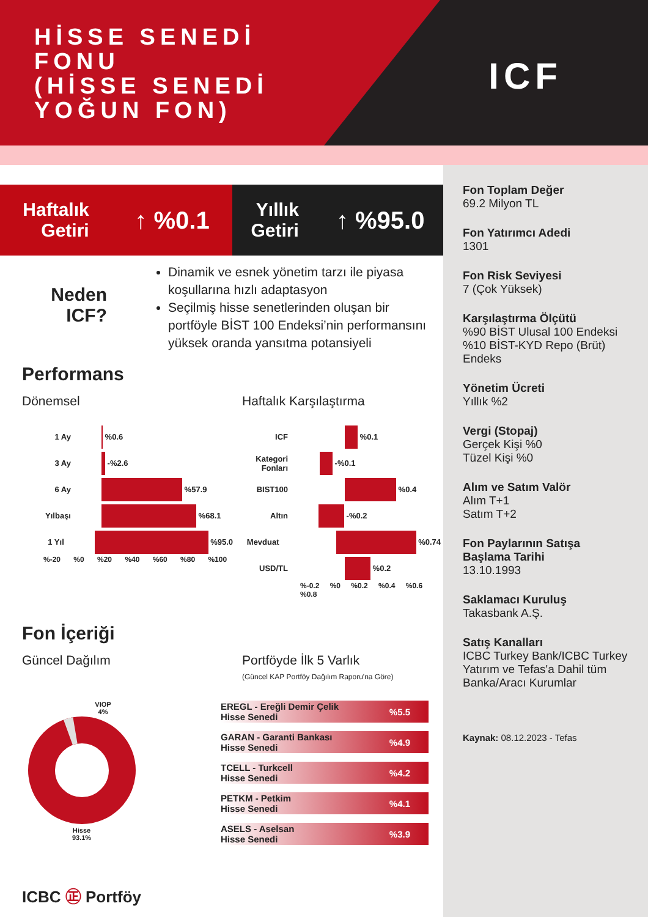HİSSE SENEDİ
FONU
(HİSSE SENEDİ
YOĞUN FON)
ICF
Haftalık
Getiri ↑ %0.1
Yıllık
Getiri ↑ %95.0
Neden
ICF?
Dinamik ve esnek yönetim tarzı ile piyasa koşullarına hızlı adaptasyon
Seçilmiş hisse senetlerinden oluşan bir portföyle BİST 100 Endeksi’nin performansını yüksek oranda yansıtma potansiyeli
Performans
Dönemsel Haftalık Karşılaştırma
1 Ay %0.6
3 Ay -%2.6
6 Ay %57.9
Yılbaşı %68.1
1 Yıl %95.0
%-20 %0 %20 %40 %60 %80 %100
ICF %0.1
Kategori Fonları -%0.1
BIST100 %0.4
Altın -%0.2
Mevduat %0.74
USD/TL %0.2
%-0.2 %0 %0.2 %0.4 %0.6 %0.8
Fon İçeriği
Güncel Dağılım Portföyde İlk 5 Varlık
(Güncel KAP Portföy Dağılım Raporu'na Göre)
VIOP
4%
Hisse
93.1%
EREGL - Ereğli Demir Çelik
Hisse Senedi%5.5
GARAN - Garanti Bankası
Hisse Senedi%4.9
TCELL - Turkcell
Hisse Senedi%4.2
PETKM - Petkim
Hisse Senedi%4.1
ASELS - Aselsan
Hisse Senedi%3.9
ICBC ㊣ Portföy
Fon Toplam Değer
69.2 Milyon TL
Fon Yatırımcı Adedi
1301
Fon Risk Seviyesi
7 (Çok Yüksek)
Karşılaştırma Ölçütü%90 BİST Ulusal 100 Endeksi
%10 BİST-KYD Repo (Brüt) Endeks
Yönetim Ücreti
Yıllık %2
Vergi (Stopaj)
Gerçek Kişi %0
Tüzel Kişi %0
Alım ve Satım Valör
Alım T+1
Satım T+2
Fon Paylarının Satışa Başlama Tarihi
13.10.1993
Saklamacı Kuruluş
Takasbank A.Ş.
Satış Kanalları
ICBC Turkey Bank/ICBC Turkey Yatırım ve Tefas'a Dahil tüm Banka/Aracı Kurumlar
Kaynak: 08.12.2023 - Tefas